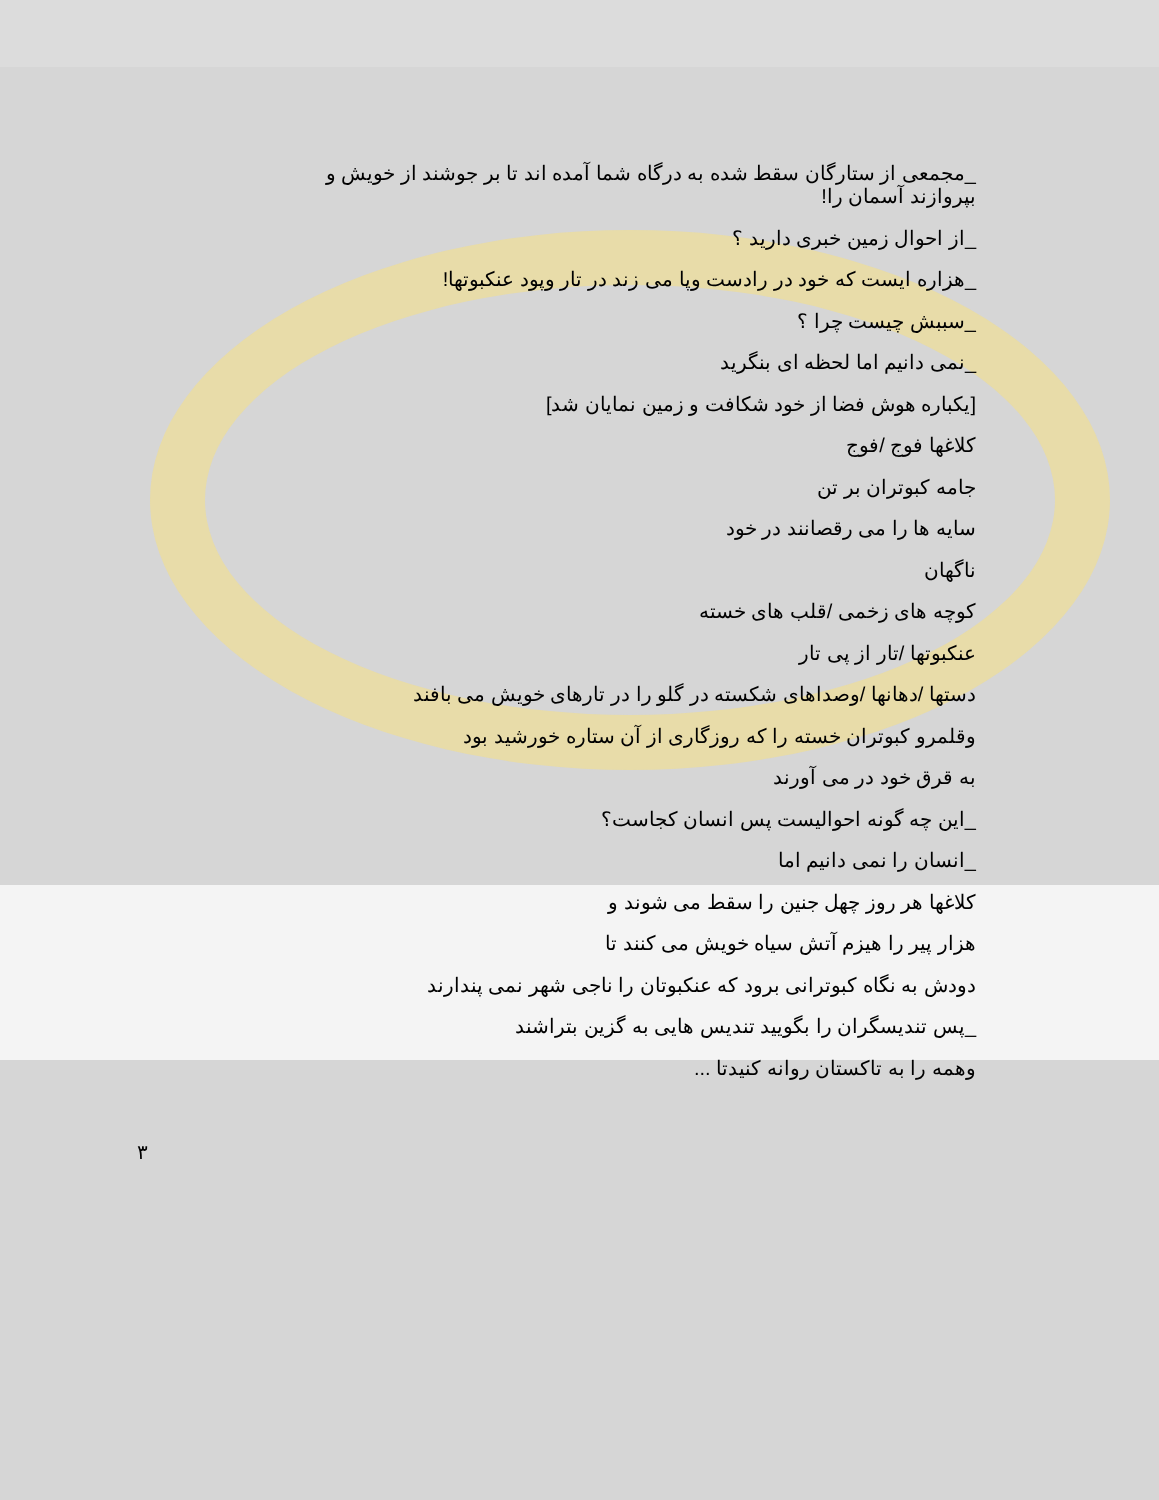_مجمعی از ستارگان سقط شده به درگاه شما آمده اند تا بر جوشند از خویش و بپروازند آسمان را!
_از احوال زمین خبری دارید ؟
_هزاره ایست که خود در رادست وپا می زند در تار وپود عنکبوتها!
_سببش چیست چرا ؟
_نمی دانیم اما لحظه ای بنگرید
[یکباره هوش فضا از خود شکافت و زمین نمایان شد]
کلاغها فوج /فوج
جامه کبوتران بر تن
سایه ها را می رقصانند در خود
ناگهان
کوچه های زخمی /قلب های خسته
عنکبوتها /تار از پی تار
دستها /دهانها /وصداهای شکسته در گلو را در تارهای خویش می بافند
وقلمرو کبوتران خسته را که روزگاری از آن ستاره خورشید بود
به قرق خود در می آورند
_این چه گونه احوالیست پس انسان کجاست؟
_انسان را نمی دانیم اما
کلاغها هر روز چهل جنین را سقط می شوند و
هزار پیر را هیزم آتش سیاه خویش می کنند تا
دودش به نگاه کبوترانی برود که عنکبوتان را ناجی شهر نمی پندارند
_پس تندیسگران را بگویید تندیس هایی به گزین بتراشند
وهمه را به تاکستان روانه کنیدتا ...
٣